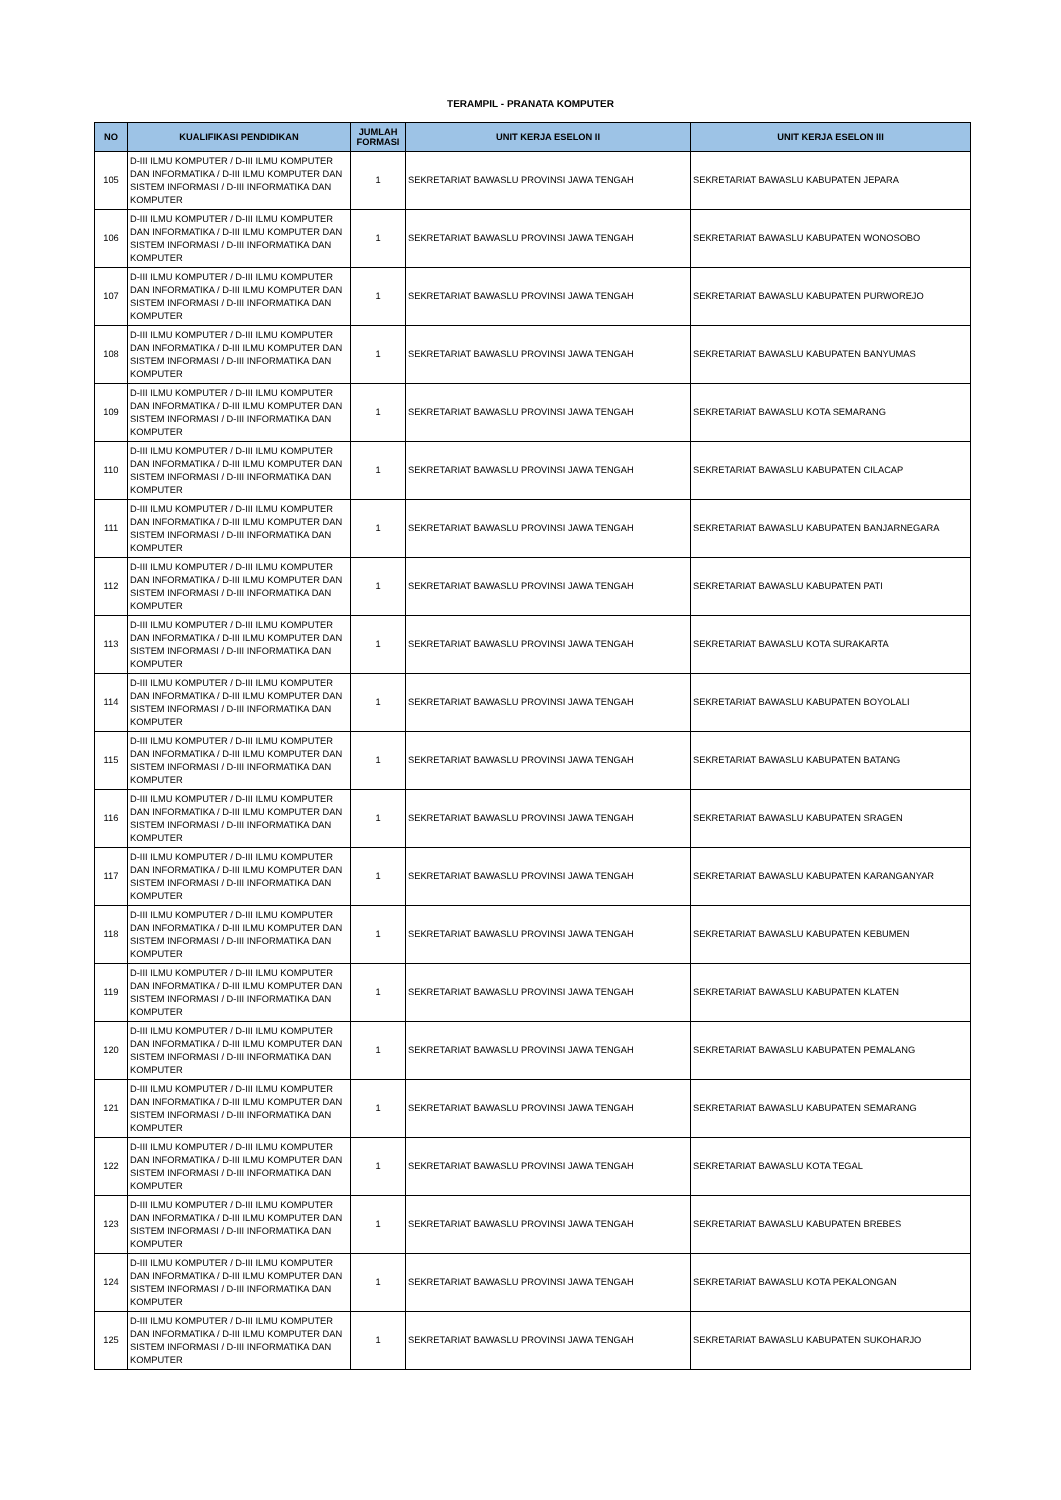TERAMPIL - PRANATA KOMPUTER
| NO | KUALIFIKASI PENDIDIKAN | JUMLAH FORMASI | UNIT KERJA ESELON II | UNIT KERJA ESELON III |
| --- | --- | --- | --- | --- |
| 105 | D-III ILMU KOMPUTER / D-III ILMU KOMPUTER DAN INFORMATIKA / D-III ILMU KOMPUTER DAN SISTEM INFORMASI / D-III INFORMATIKA DAN KOMPUTER | 1 | SEKRETARIAT BAWASLU PROVINSI JAWA TENGAH | SEKRETARIAT BAWASLU KABUPATEN JEPARA |
| 106 | D-III ILMU KOMPUTER / D-III ILMU KOMPUTER DAN INFORMATIKA / D-III ILMU KOMPUTER DAN SISTEM INFORMASI / D-III INFORMATIKA DAN KOMPUTER | 1 | SEKRETARIAT BAWASLU PROVINSI JAWA TENGAH | SEKRETARIAT BAWASLU KABUPATEN WONOSOBO |
| 107 | D-III ILMU KOMPUTER / D-III ILMU KOMPUTER DAN INFORMATIKA / D-III ILMU KOMPUTER DAN SISTEM INFORMASI / D-III INFORMATIKA DAN KOMPUTER | 1 | SEKRETARIAT BAWASLU PROVINSI JAWA TENGAH | SEKRETARIAT BAWASLU KABUPATEN PURWOREJO |
| 108 | D-III ILMU KOMPUTER / D-III ILMU KOMPUTER DAN INFORMATIKA / D-III ILMU KOMPUTER DAN SISTEM INFORMASI / D-III INFORMATIKA DAN KOMPUTER | 1 | SEKRETARIAT BAWASLU PROVINSI JAWA TENGAH | SEKRETARIAT BAWASLU KABUPATEN BANYUMAS |
| 109 | D-III ILMU KOMPUTER / D-III ILMU KOMPUTER DAN INFORMATIKA / D-III ILMU KOMPUTER DAN SISTEM INFORMASI / D-III INFORMATIKA DAN KOMPUTER | 1 | SEKRETARIAT BAWASLU PROVINSI JAWA TENGAH | SEKRETARIAT BAWASLU KOTA SEMARANG |
| 110 | D-III ILMU KOMPUTER / D-III ILMU KOMPUTER DAN INFORMATIKA / D-III ILMU KOMPUTER DAN SISTEM INFORMASI / D-III INFORMATIKA DAN KOMPUTER | 1 | SEKRETARIAT BAWASLU PROVINSI JAWA TENGAH | SEKRETARIAT BAWASLU KABUPATEN CILACAP |
| 111 | D-III ILMU KOMPUTER / D-III ILMU KOMPUTER DAN INFORMATIKA / D-III ILMU KOMPUTER DAN SISTEM INFORMASI / D-III INFORMATIKA DAN KOMPUTER | 1 | SEKRETARIAT BAWASLU PROVINSI JAWA TENGAH | SEKRETARIAT BAWASLU KABUPATEN BANJARNEGARA |
| 112 | D-III ILMU KOMPUTER / D-III ILMU KOMPUTER DAN INFORMATIKA / D-III ILMU KOMPUTER DAN SISTEM INFORMASI / D-III INFORMATIKA DAN KOMPUTER | 1 | SEKRETARIAT BAWASLU PROVINSI JAWA TENGAH | SEKRETARIAT BAWASLU KABUPATEN PATI |
| 113 | D-III ILMU KOMPUTER / D-III ILMU KOMPUTER DAN INFORMATIKA / D-III ILMU KOMPUTER DAN SISTEM INFORMASI / D-III INFORMATIKA DAN KOMPUTER | 1 | SEKRETARIAT BAWASLU PROVINSI JAWA TENGAH | SEKRETARIAT BAWASLU KOTA SURAKARTA |
| 114 | D-III ILMU KOMPUTER / D-III ILMU KOMPUTER DAN INFORMATIKA / D-III ILMU KOMPUTER DAN SISTEM INFORMASI / D-III INFORMATIKA DAN KOMPUTER | 1 | SEKRETARIAT BAWASLU PROVINSI JAWA TENGAH | SEKRETARIAT BAWASLU KABUPATEN BOYOLALI |
| 115 | D-III ILMU KOMPUTER / D-III ILMU KOMPUTER DAN INFORMATIKA / D-III ILMU KOMPUTER DAN SISTEM INFORMASI / D-III INFORMATIKA DAN KOMPUTER | 1 | SEKRETARIAT BAWASLU PROVINSI JAWA TENGAH | SEKRETARIAT BAWASLU KABUPATEN BATANG |
| 116 | D-III ILMU KOMPUTER / D-III ILMU KOMPUTER DAN INFORMATIKA / D-III ILMU KOMPUTER DAN SISTEM INFORMASI / D-III INFORMATIKA DAN KOMPUTER | 1 | SEKRETARIAT BAWASLU PROVINSI JAWA TENGAH | SEKRETARIAT BAWASLU KABUPATEN SRAGEN |
| 117 | D-III ILMU KOMPUTER / D-III ILMU KOMPUTER DAN INFORMATIKA / D-III ILMU KOMPUTER DAN SISTEM INFORMASI / D-III INFORMATIKA DAN KOMPUTER | 1 | SEKRETARIAT BAWASLU PROVINSI JAWA TENGAH | SEKRETARIAT BAWASLU KABUPATEN KARANGANYAR |
| 118 | D-III ILMU KOMPUTER / D-III ILMU KOMPUTER DAN INFORMATIKA / D-III ILMU KOMPUTER DAN SISTEM INFORMASI / D-III INFORMATIKA DAN KOMPUTER | 1 | SEKRETARIAT BAWASLU PROVINSI JAWA TENGAH | SEKRETARIAT BAWASLU KABUPATEN KEBUMEN |
| 119 | D-III ILMU KOMPUTER / D-III ILMU KOMPUTER DAN INFORMATIKA / D-III ILMU KOMPUTER DAN SISTEM INFORMASI / D-III INFORMATIKA DAN KOMPUTER | 1 | SEKRETARIAT BAWASLU PROVINSI JAWA TENGAH | SEKRETARIAT BAWASLU KABUPATEN KLATEN |
| 120 | D-III ILMU KOMPUTER / D-III ILMU KOMPUTER DAN INFORMATIKA / D-III ILMU KOMPUTER DAN SISTEM INFORMASI / D-III INFORMATIKA DAN KOMPUTER | 1 | SEKRETARIAT BAWASLU PROVINSI JAWA TENGAH | SEKRETARIAT BAWASLU KABUPATEN PEMALANG |
| 121 | D-III ILMU KOMPUTER / D-III ILMU KOMPUTER DAN INFORMATIKA / D-III ILMU KOMPUTER DAN SISTEM INFORMASI / D-III INFORMATIKA DAN KOMPUTER | 1 | SEKRETARIAT BAWASLU PROVINSI JAWA TENGAH | SEKRETARIAT BAWASLU KABUPATEN SEMARANG |
| 122 | D-III ILMU KOMPUTER / D-III ILMU KOMPUTER DAN INFORMATIKA / D-III ILMU KOMPUTER DAN SISTEM INFORMASI / D-III INFORMATIKA DAN KOMPUTER | 1 | SEKRETARIAT BAWASLU PROVINSI JAWA TENGAH | SEKRETARIAT BAWASLU KOTA TEGAL |
| 123 | D-III ILMU KOMPUTER / D-III ILMU KOMPUTER DAN INFORMATIKA / D-III ILMU KOMPUTER DAN SISTEM INFORMASI / D-III INFORMATIKA DAN KOMPUTER | 1 | SEKRETARIAT BAWASLU PROVINSI JAWA TENGAH | SEKRETARIAT BAWASLU KABUPATEN BREBES |
| 124 | D-III ILMU KOMPUTER / D-III ILMU KOMPUTER DAN INFORMATIKA / D-III ILMU KOMPUTER DAN SISTEM INFORMASI / D-III INFORMATIKA DAN KOMPUTER | 1 | SEKRETARIAT BAWASLU PROVINSI JAWA TENGAH | SEKRETARIAT BAWASLU KOTA PEKALONGAN |
| 125 | D-III ILMU KOMPUTER / D-III ILMU KOMPUTER DAN INFORMATIKA / D-III ILMU KOMPUTER DAN SISTEM INFORMASI / D-III INFORMATIKA DAN KOMPUTER | 1 | SEKRETARIAT BAWASLU PROVINSI JAWA TENGAH | SEKRETARIAT BAWASLU KABUPATEN SUKOHARJO |